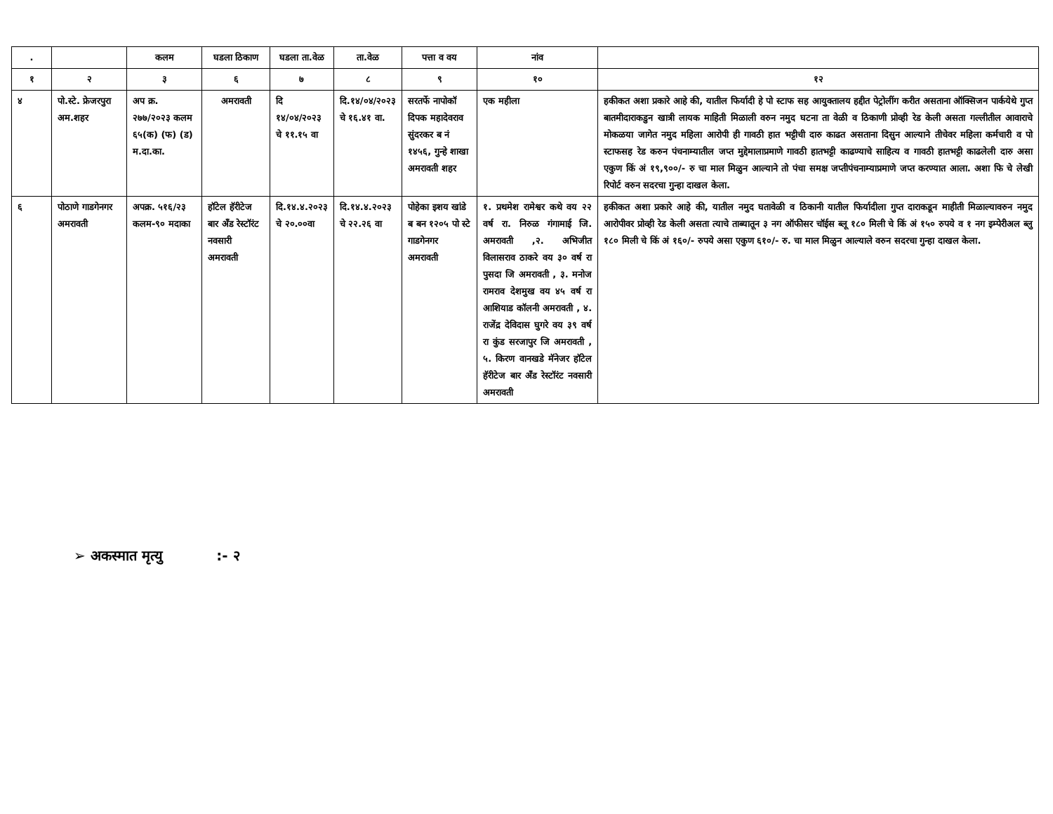| . | | कलम | घडला ठिकाण | घडला ता.वेळ | ता.वेळ | पत्ता व वय | नांव | |
| --- | --- | --- | --- | --- | --- | --- | --- | --- |
| १ | २ | ३ | ६ | ७ | ८ | ९ | १० | १२ |
| ४ | पो.स्टे. फ्रेजरपुरा अम.शहर | अप क्र. २७७/२०२३ कलम ६५(क) (फ) (ड) म.दा.का. | अमरावती | दि १४/०४/२०२३ चे ११.१५ वा | दि.१४/०४/२०२३ चे १६.४१ वा. | सरतर्फे नापोकॉ दिपक महादेवराव सुंदरकर ब नं १४५६, गुन्हे शाखा अमरावती शहर | एक महीला | हकीकत अशा प्रकारे आहे की, यातील फिर्यादी हे पो स्टाफ सह आयुक्तालय हद्दीत पेट्रोलींग करीत असताना ऑक्सिजन पार्कयेथे गुप्त बातमीदाराकडुन खात्री लायक माहिती मिळाली वरुन नमुद घटना ता वेळी व ठिकाणी प्रोव्ही रेड केली असता गल्लीतील आवाराचे मोकळया जागेत नमुद महिला आरोपी ही गावठी हात भट्टीची दारु काढत असताना दिसुन आल्याने तीचेवर महिला कर्मचारी व पो स्टाफसह रेड करुन पंचनाम्यातील जप्त मुद्देमालाप्रमाणे गावठी हातभट्टी काढण्याचे साहित्य व गावठी हातभट्टी काढलेली दारु असा एकुण किं अं १९,९००/- रु चा माल मिळुन आल्याने तो पंचा समक्ष जप्तीपंचनाम्याप्रमाणे जप्त करण्यात आला. अशा फि चे लेखी रिपोर्ट वरुन सदरचा गुन्हा दाखल केला. |
| ६ | पोठाणे गाडगेनगर अमरावती | अपक्र. ५१६/२३ कलम-९० मदाका | हॉटेल हॅरीटेज बार अँड रेस्टॉरंट नवसारी अमरावती | दि.१४.४.२०२३ चे २०.००वा | दि.१४.४.२०२३ चे २२.२६ वा | पोहेका इशय खांडे ब बन १२०५ पो स्टे गाडगेनगर अमरावती | १. प्रथमेश रामेश्वर कथे वय २२ वर्ष रा. निरुळ गंगामाई जि. अमरावती ,२. अभिजीत विलासराव ठाकरे वय ३० वर्ष रा पुसदा जि अमरावती , ३. मनोज रामराव देशमुख वय ४५ वर्ष रा आशियाड कॉलनी अमरावती , ४. राजेंद्र देविदास घुगरे वय ३९ वर्ष रा कुंड सरजापुर जि अमरावती , ५. किरण वानखडे मॅनेजर हॉटेल हॅरीटेज बार अँड रेस्टॉरंट नवसारी अमरावती | हकीकत अशा प्रकारे आहे की, यातील नमुद घतावेळी व ठिकानी यातील फिर्यादीला गुप्त दाराकडून माहीती मिळाल्यावरुन नमुद आरोपीवर प्रोव्ही रेड केली असता त्याचे ताब्यातून ३ नग ऑफीसर चॉईस ब्लू १८० मिली चे किं अं १५० रुपये व १ नग इम्पेरीअल ब्लु १८० मिली चे किं अं १६०/- रुपये असा एकुण ६१०/- रु. चा माल मिळुन आल्याले वरुन सदरचा गुन्हा दाखल केला. |
➢ अकस्मात मृत्यु :- २